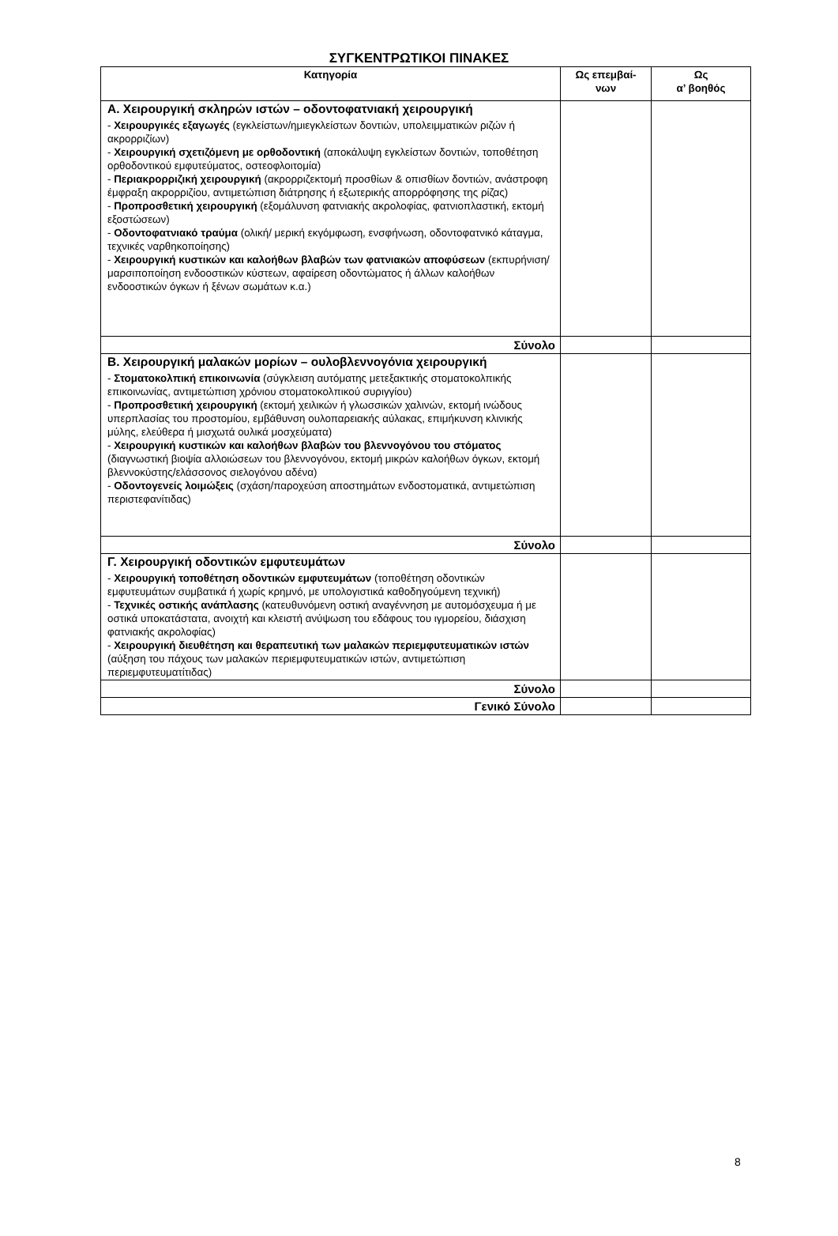ΣΥΓΚΕΝΤΡΩΤΙΚΟΙ ΠΙΝΑΚΕΣ
| Κατηγορία | Ως επεμβαί- νων | Ως α’ βοηθός |
| --- | --- | --- |
| Α. Χειρουργική σκληρών ιστών – οδοντοφατνιακή χειρουργική - Χειρουργικές εξαγωγές (εγκλείστων/ημιεγκλείστων δοντιών, υπολειμματικών ριζών ή ακρορριζίων) - Χειρουργική σχετιζόμενη με ορθοδοντική (αποκάλυψη εγκλείστων δοντιών, τοποθέτηση ορθοδοντικού εμφυτεύματος, οστεοφλοιτομία) - Περιακρορριζική χειρουργική (ακρορριζεκτομή προσθίων & οπισθίων δοντιών, ανάστροφη έμφραξη ακρορριζίου, αντιμετώπιση διάτρησης ή εξωτερικής απορρόφησης της ρίζας) - Προπροσθετική χειρουργική (εξομάλυνση φατνιακής ακρολοφίας, φατνιοπλαστική, εκτομή εξοστώσεων) - Οδοντοφατνιακό τραύμα (ολική/ μερική εκγόμφωση, ενσφήνωση, οδοντοφατνικό κάταγμα, τεχνικές ναρθηκοποίησης) - Χειρουργική κυστικών και καλοήθων βλαβών των φατνιακών αποφύσεων (εκπυρήνιση/ μαρσιποποίηση ενδοοστικών κύστεων, αφαίρεση οδοντώματος ή άλλων καλοήθων ενδοοστικών όγκων ή ξένων σωμάτων κ.α.) | | |
| Σύνολο | | |
| Β. Χειρουργική μαλακών μορίων – ουλοβλεννογόνια χειρουργική - Στοματοκολπική επικοινωνία (σύγκλειση αυτόματης μετεξακτικής στοματοκολπικής επικοινωνίας, αντιμετώπιση χρόνιου στοματοκολπικού συριγγίου) - Προπροσθετική χειρουργική (εκτομή χειλικών ή γλωσσικών χαλινών, εκτομή ινώδους υπερπλασίας του προστομίου, εμβάθυνση ουλοπαρειακής αύλακας, επιμήκυνση κλινικής μύλης, ελεύθερα ή μισχωτά ουλικά μοσχεύματα) - Χειρουργική κυστικών και καλοήθων βλαβών του βλεννογόνου του στόματος (διαγνωστική βιοψία αλλοιώσεων του βλεννογόνου, εκτομή μικρών καλοήθων όγκων, εκτομή βλεννοκύστης/ελάσσονος σιελογόνου αδένα) - Οδοντογενείς λοιμώξεις (σχάση/παροχεύση αποστημάτων ενδοστοματικά, αντιμετώπιση περιστεφανίτιδας) | | |
| Σύνολο | | |
| Γ. Χειρουργική οδοντικών εμφυτευμάτων - Χειρουργική τοποθέτηση οδοντικών εμφυτευμάτων (τοποθέτηση οδοντικών εμφυτευμάτων συμβατικά ή χωρίς κρημνό, με υπολογιστικά καθοδηγούμενη τεχνική) - Τεχνικές οστικής ανάπλασης (κατευθυνόμενη οστική αναγέννηση με αυτομόσχευμα ή με οστικά υποκατάστατα, ανοιχτή και κλειστή ανύψωση του εδάφους του ιγμορείου, διάσχιση φατνιακής ακρολοφίας) - Χειρουργική διευθέτηση και θεραπευτική των μαλακών περιεμφυτευματικών ιστών (αύξηση του πάχους των μαλακών περιεμφυτευματικών ιστών, αντιμετώπιση περιεμφυτευματίτιδας) | | |
| Σύνολο | | |
| Γενικό Σύνολο | | |
8